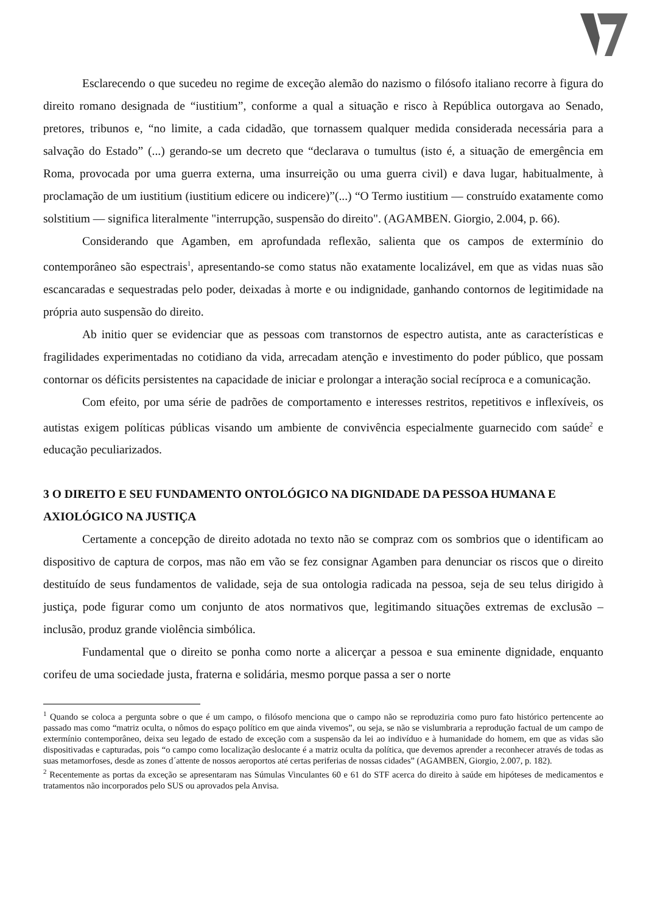Esclarecendo o que sucedeu no regime de exceção alemão do nazismo o filósofo italiano recorre à figura do direito romano designada de “iustitium”, conforme a qual a situação e risco à República outorgava ao Senado, pretores, tribunos e, “no limite, a cada cidadão, que tornassem qualquer medida considerada necessária para a salvação do Estado” (...) gerando-se um decreto que “declarava o tumultus (isto é, a situação de emergência em Roma, provocada por uma guerra externa, uma insurreição ou uma guerra civil) e dava lugar, habitualmente, à proclamação de um iustitium (iustitium edicere ou indicere)”(...) “O Termo iustitium — construído exatamente como solstitium — significa literalmente "interrupção, suspensão do direito". (AGAMBEN. Giorgio, 2.004, p. 66).
Considerando que Agamben, em aprofundada reflexão, salienta que os campos de extermínio do contemporâneo são espectrais<sup>1</sup>, apresentando-se como status não exatamente localizável, em que as vidas nuas são escancaradas e sequestradas pelo poder, deixadas à morte e ou indignidade, ganhando contornos de legitimidade na própria auto suspensão do direito.
Ab initio quer se evidenciar que as pessoas com transtornos de espectro autista, ante as características e fragilidades experimentadas no cotidiano da vida, arrecadam atenção e investimento do poder público, que possam contornar os déficits persistentes na capacidade de iniciar e prolongar a interação social recíproca e a comunicação.
Com efeito, por uma série de padrões de comportamento e interesses restritos, repetitivos e inflexíveis, os autistas exigem políticas públicas visando um ambiente de convivência especialmente guarnecido com saúde<sup>2</sup> e educação peculiarizados.
3 O DIREITO E SEU FUNDAMENTO ONTOLÓGICO NA DIGNIDADE DA PESSOA HUMANA E AXIOLÓGICO NA JUSTIÇA
Certamente a concepção de direito adotada no texto não se compraz com os sombrios que o identificam ao dispositivo de captura de corpos, mas não em vão se fez consignar Agamben para denunciar os riscos que o direito destituído de seus fundamentos de validade, seja de sua ontologia radicada na pessoa, seja de seu telus dirigido à justiça, pode figurar como um conjunto de atos normativos que, legitimando situações extremas de exclusão – inclusão, produz grande violência simbólica.
Fundamental que o direito se ponha como norte a alicerçar a pessoa e sua eminente dignidade, enquanto corifeu de uma sociedade justa, fraterna e solidária, mesmo porque passa a ser o norte
<sup>1</sup> Quando se coloca a pergunta sobre o que é um campo, o filósofo menciona que o campo não se reproduziria como puro fato histórico pertencente ao passado mas como “matriz oculta, o nômos do espaço político em que ainda vivemos”, ou seja, se não se vislumbraria a reprodução factual de um campo de extermínio contemporâneo, deixa seu legado de estado de exceção com a suspensão da lei ao indivíduo e à humanidade do homem, em que as vidas são dispositivadas e capturadas, pois “o campo como localização deslocante é a matriz oculta da política, que devemos aprender a reconhecer através de todas as suas metamorfoses, desde as zones d´attente de nossos aeroportos até certas periferias de nossas cidades” (AGAMBEN, Giorgio, 2.007, p. 182).
<sup>2</sup> Recentemente as portas da exceção se apresentaram nas Súmulas Vinculantes 60 e 61 do STF acerca do direito à saúde em hipóteses de medicamentos e tratamentos não incorporados pelo SUS ou aprovados pela Anvisa.